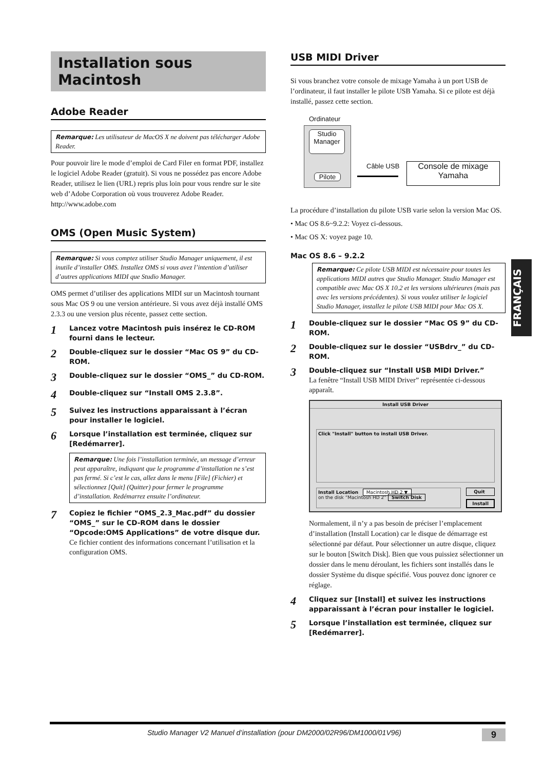Installation sous Macintosh
Adobe Reader
Remarque: Les utilisateur de MacOS X ne doivent pas télécharger Adobe Reader.
Pour pouvoir lire le mode d’emploi de Card Filer en format PDF, installez le logiciel Adobe Reader (gratuit). Si vous ne possédez pas encore Adobe Reader, utilisez le lien (URL) repris plus loin pour vous rendre sur le site web d’Adobe Corporation où vous trouverez Adobe Reader.
http://www.adobe.com
OMS (Open Music System)
Remarque: Si vous comptez utiliser Studio Manager uniquement, il est inutile d’installer OMS. Installez OMS si vous avez l’intention d’utiliser d’autres applications MIDI que Studio Manager.
OMS permet d’utiliser des applications MIDI sur un Macintosh tournant sous Mac OS 9 ou une version antérieure. Si vous avez déjà installé OMS 2.3.3 ou une version plus récente, passez cette section.
1
Lancez votre Macintosh puis insérez le CD-ROM fourni dans le lecteur.
2
Double-cliquez sur le dossier “Mac OS 9” du CD-ROM.
3
Double-cliquez sur le dossier “OMS_” du CD-ROM.
4
Double-cliquez sur “Install OMS 2.3.8”.
5
Suivez les instructions apparaissant à l’écran pour installer le logiciel.
6
Lorsque l’installation est terminée, cliquez sur [Redémarrer].
Remarque: Une fois l’installation terminée, un message d’erreur peut apparaître, indiquant que le programme d’installation ne s’est pas fermé. Si c’est le cas, allez dans le menu [File] (Fichier) et sélectionnez [Quit] (Quitter) pour fermer le programme d’installation. Redémarrez ensuite l’ordinateur.
7
Copiez le fichier “OMS_2.3_Mac.pdf” du dossier “OMS_” sur le CD-ROM dans le dossier “Opcode:OMS Applications” de votre disque dur.
Ce fichier contient des informations concernant l’utilisation et la configuration OMS.
USB MIDI Driver
Si vous branchez votre console de mixage Yamaha à un port USB de l’ordinateur, il faut installer le pilote USB Yamaha. Si ce pilote est déjà installé, passez cette section.
Ordinateur
Studio
Manager
Pilote
Câble USB
Console de mixage
Yamaha
La procédure d’installation du pilote USB varie selon la version Mac OS.
• Mac OS 8.6~9.2.2: Voyez ci-dessous.
• Mac OS X: voyez page 10.
Mac OS 8.6 – 9.2.2
Remarque: Ce pilote USB MIDI est nécessaire pour toutes les applications MIDI autres que Studio Manager. Studio Manager est compatible avec Mac OS X 10.2 et les versions ultérieures (mais pas avec les versions précédentes). Si vous voulez utiliser le logiciel Studio Manager, installez le pilote USB MIDI pour Mac OS X.
1
Double-cliquez sur le dossier “Mac OS 9” du CD-ROM.
2
Double-cliquez sur le dossier “USBdrv_” du CD-ROM.
3
Double-cliquez sur “Install USB MIDI Driver.”
La fenêtre “Install USB MIDI Driver” représentée ci-dessous apparaît.
Install USB Driver
Click "Install" button to install USB Driver.
Install Location Macintosh HD 2 ▼
on the disk “Macintosh HD 2” Switch Disk
Quit
Install
Normalement, il n’y a pas besoin de préciser l’emplacement d’installation (Install Location) car le disque de démarrage est sélectionné par défaut. Pour sélectionner un autre disque, cliquez sur le bouton [Switch Disk]. Bien que vous puissiez sélectionner un dossier dans le menu déroulant, les fichiers sont installés dans le dossier Système du disque spécifié. Vous pouvez donc ignorer ce réglage.
4
Cliquez sur [Install] et suivez les instructions apparaissant à l’écran pour installer le logiciel.
5
Lorsque l’installation est terminée, cliquez sur [Redémarrer].
FRANÇAIS
Studio Manager V2 Manuel d’installation (pour DM2000/02R96/DM1000/01V96) 9